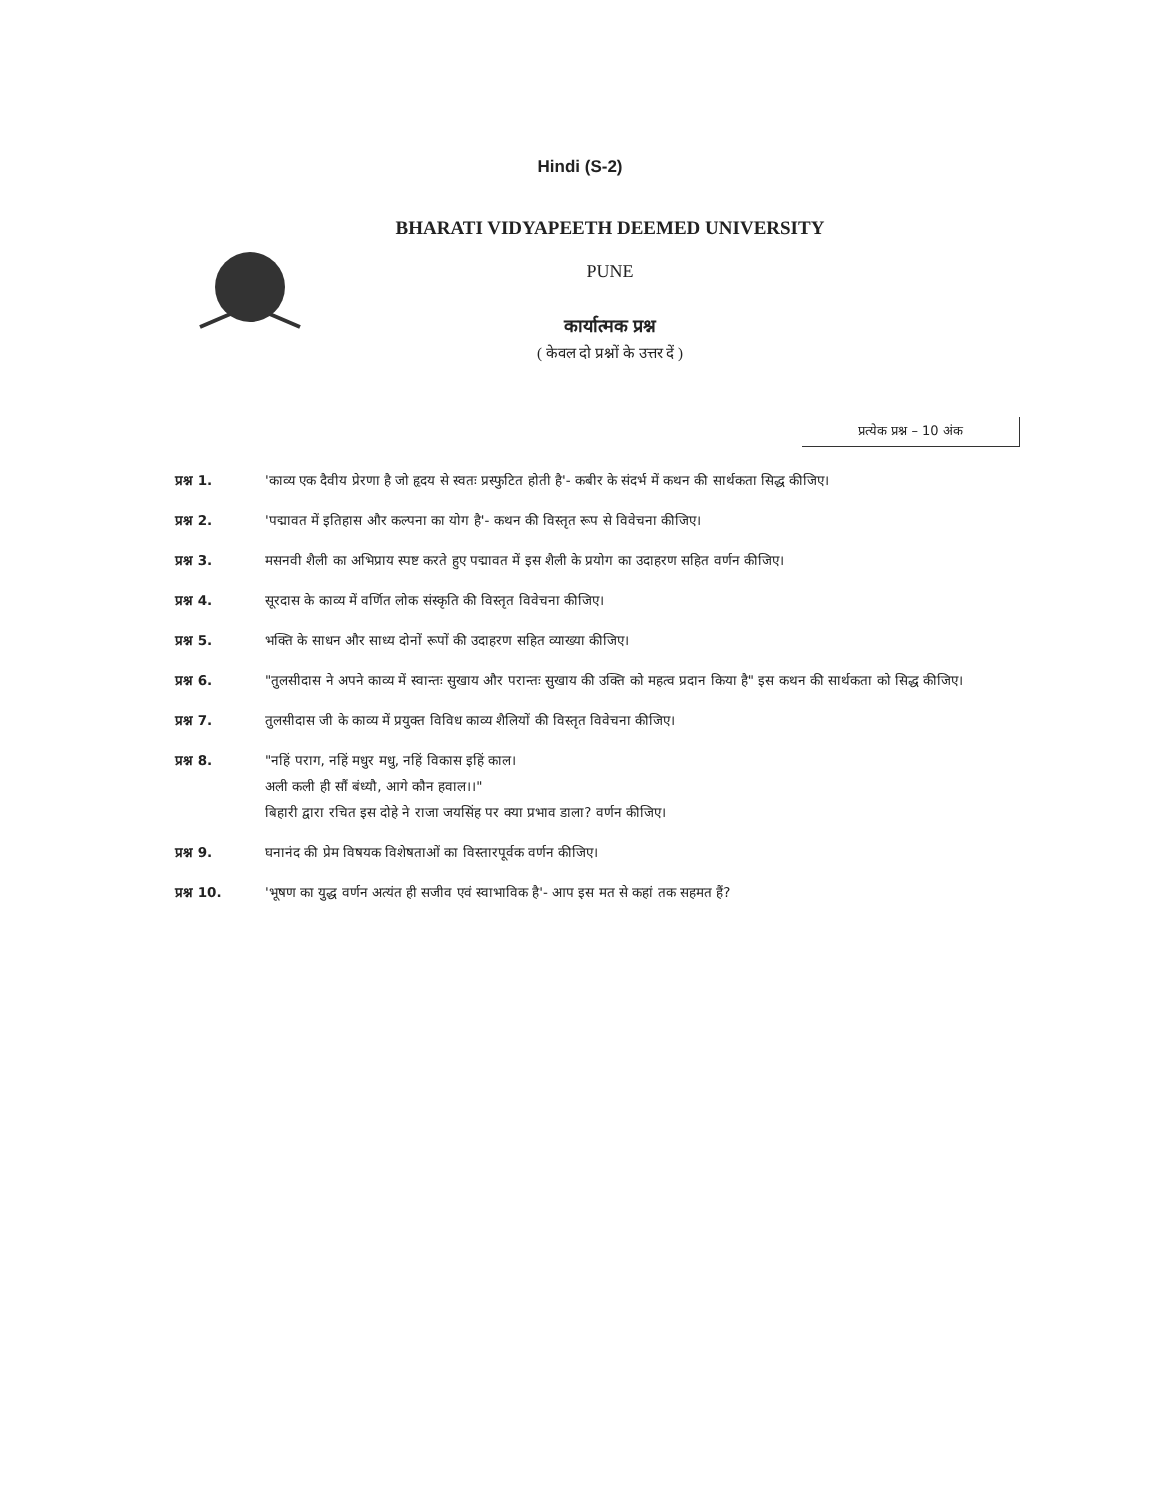Hindi (S-2)
BHARATI VIDYAPEETH DEEMED UNIVERSITY
PUNE
कार्यात्मक प्रश्न
( केवल दो प्रश्नों के उत्तर दें )
प्रत्येक प्रश्न – 10 अंक
प्रश्न 1. 'काव्य एक दैवीय प्रेरणा है जो हृदय से स्वतः प्रस्फुटित होती है'- कबीर के संदर्भ में कथन की सार्थकता सिद्ध कीजिए।
प्रश्न 2. 'पद्मावत में इतिहास और कल्पना का योग है'- कथन की विस्तृत रूप से विवेचना कीजिए।
प्रश्न 3. मसनवी शैली का अभिप्राय स्पष्ट करते हुए पद्मावत में इस शैली के प्रयोग का उदाहरण सहित वर्णन कीजिए।
प्रश्न 4. सूरदास के काव्य में वर्णित लोक संस्कृति की विस्तृत विवेचना कीजिए।
प्रश्न 5. भक्ति के साधन और साध्य दोनों रूपों की उदाहरण सहित व्याख्या कीजिए।
प्रश्न 6. "तुलसीदास ने अपने काव्य में स्वान्तः सुखाय और परान्तः सुखाय की उक्ति को महत्व प्रदान किया है" इस कथन की सार्थकता को सिद्ध कीजिए।
प्रश्न 7. तुलसीदास जी के काव्य में प्रयुक्त विविध काव्य शैलियों की विस्तृत विवेचना कीजिए।
प्रश्न 8. "नहिं पराग, नहिं मधुर मधु, नहिं विकास इहिं काल।
अली कली ही सौं बंध्यौ, आगे कौन हवाल।।"
बिहारी द्वारा रचित इस दोहे ने राजा जयसिंह पर क्या प्रभाव डाला? वर्णन कीजिए।
प्रश्न 9. घनानंद की प्रेम विषयक विशेषताओं का विस्तारपूर्वक वर्णन कीजिए।
प्रश्न 10. 'भूषण का युद्ध वर्णन अत्यंत ही सजीव एवं स्वाभाविक है'- आप इस मत से कहां तक सहमत हैं?